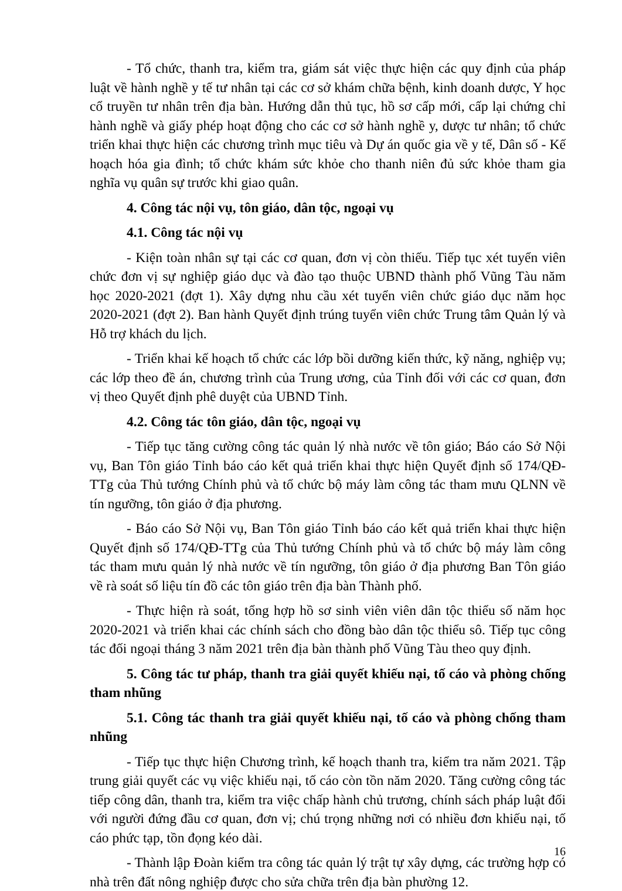- Tổ chức, thanh tra, kiểm tra, giám sát việc thực hiện các quy định của pháp luật về hành nghề y tế tư nhân tại các cơ sở khám chữa bệnh, kinh doanh dược, Y học cổ truyền tư nhân trên địa bàn. Hướng dẫn thủ tục, hồ sơ cấp mới, cấp lại chứng chỉ hành nghề và giấy phép hoạt động cho các cơ sở hành nghề y, dược tư nhân; tổ chức triển khai thực hiện các chương trình mục tiêu và Dự án quốc gia về y tế, Dân số - Kế hoạch hóa gia đình; tổ chức khám sức khỏe cho thanh niên đủ sức khỏe tham gia nghĩa vụ quân sự trước khi giao quân.
4. Công tác nội vụ, tôn giáo, dân tộc, ngoại vụ
4.1. Công tác nội vụ
- Kiện toàn nhân sự tại các cơ quan, đơn vị còn thiếu. Tiếp tục xét tuyển viên chức đơn vị sự nghiệp giáo dục và đào tạo thuộc UBND thành phố Vũng Tàu năm học 2020-2021 (đợt 1). Xây dựng nhu cầu xét tuyển viên chức giáo dục năm học 2020-2021 (đợt 2). Ban hành Quyết định trúng tuyển viên chức Trung tâm Quản lý và Hỗ trợ khách du lịch.
- Triển khai kế hoạch tổ chức các lớp bồi dưỡng kiến thức, kỹ năng, nghiệp vụ; các lớp theo đề án, chương trình của Trung ương, của Tỉnh đối với các cơ quan, đơn vị theo Quyết định phê duyệt của UBND Tỉnh.
4.2. Công tác tôn giáo, dân tộc, ngoại vụ
- Tiếp tục tăng cường công tác quản lý nhà nước về tôn giáo; Báo cáo Sở Nội vụ, Ban Tôn giáo Tỉnh báo cáo kết quả triển khai thực hiện Quyết định số 174/QĐ-TTg của Thủ tướng Chính phủ và tổ chức bộ máy làm công tác tham mưu QLNN về tín ngưỡng, tôn giáo ở địa phương.
- Báo cáo Sở Nội vụ, Ban Tôn giáo Tỉnh báo cáo kết quả triển khai thực hiện Quyết định số 174/QĐ-TTg của Thủ tướng Chính phủ và tổ chức bộ máy làm công tác tham mưu quản lý nhà nước về tín ngưỡng, tôn giáo ở địa phương Ban Tôn giáo về rà soát số liệu tín đồ các tôn giáo trên địa bàn Thành phố.
- Thực hiện rà soát, tổng hợp hồ sơ sinh viên viên dân tộc thiểu số năm học 2020-2021 và triển khai các chính sách cho đồng bào dân tộc thiểu sô. Tiếp tục công tác đối ngoại tháng 3 năm 2021 trên địa bàn thành phố Vũng Tàu theo quy định.
5. Công tác tư pháp, thanh tra giải quyết khiếu nại, tố cáo và phòng chống tham nhũng
5.1. Công tác thanh tra giải quyết khiếu nại, tố cáo và phòng chống tham nhũng
- Tiếp tục thực hiện Chương trình, kế hoạch thanh tra, kiểm tra năm 2021. Tập trung giải quyết các vụ việc khiếu nại, tố cáo còn tồn năm 2020. Tăng cường công tác tiếp công dân, thanh tra, kiểm tra việc chấp hành chủ trương, chính sách pháp luật đối với người đứng đầu cơ quan, đơn vị; chú trọng những nơi có nhiều đơn khiếu nại, tố cáo phức tạp, tồn đọng kéo dài.
- Thành lập Đoàn kiểm tra công tác quản lý trật tự xây dựng, các trường hợp có nhà trên đất nông nghiệp được cho sửa chữa trên địa bàn phường 12.
16